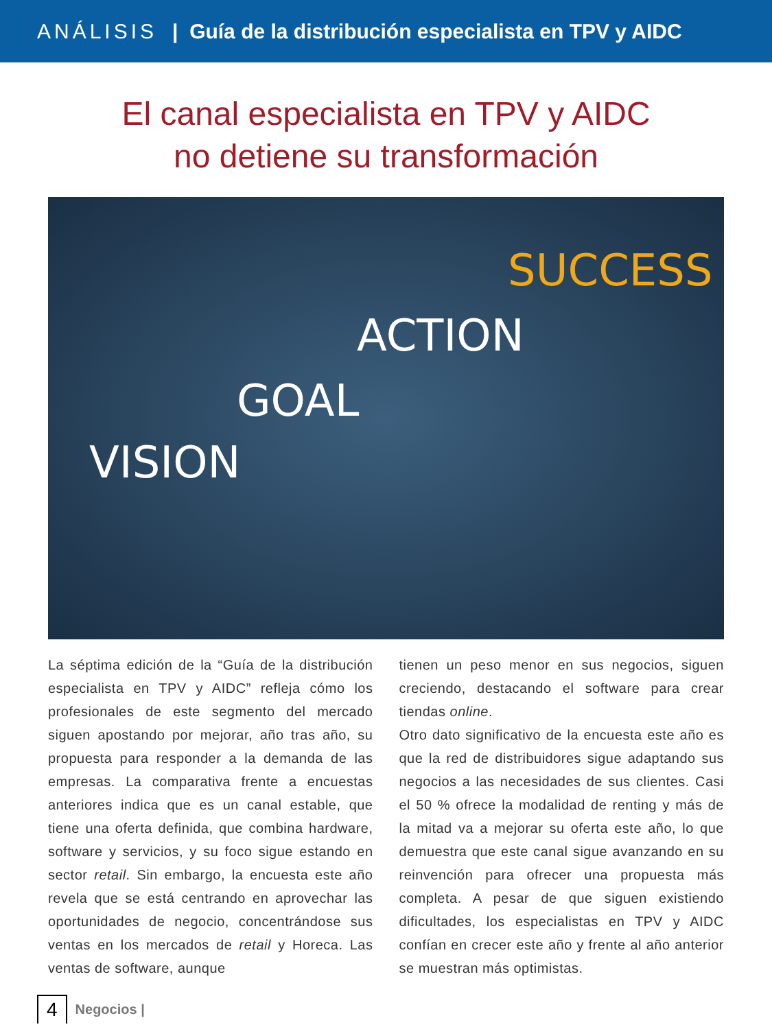ANÁLISIS | Guía de la distribución especialista en TPV y AIDC
El canal especialista en TPV y AIDC
no detiene su transformación
VISION
GOAL
ACTION
SUCCESS
La séptima edición de la “Guía de la distribución especialista en TPV y AIDC” refleja cómo los profesionales de este segmento del mercado siguen apostando por mejorar, año tras año, su propuesta para responder a la demanda de las empresas. La comparativa frente a encuestas anteriores indica que es un canal estable, que tiene una oferta definida, que combina hardware, software y servicios, y su foco sigue estando en sector retail. Sin embargo, la encuesta este año revela que se está centrando en aprovechar las oportunidades de negocio, concentrándose sus ventas en los mercados de retail y Horeca. Las ventas de software, aunque
tienen un peso menor en sus negocios, siguen creciendo, destacando el software para crear tiendas online.
Otro dato significativo de la encuesta este año es que la red de distribuidores sigue adaptando sus negocios a las necesidades de sus clientes. Casi el 50 % ofrece la modalidad de renting y más de la mitad va a mejorar su oferta este año, lo que demuestra que este canal sigue avanzando en su reinvención para ofrecer una propuesta más completa. A pesar de que siguen existiendo dificultades, los especialistas en TPV y AIDC confían en crecer este año y frente al año anterior se muestran más optimistas.
4 Negocios |